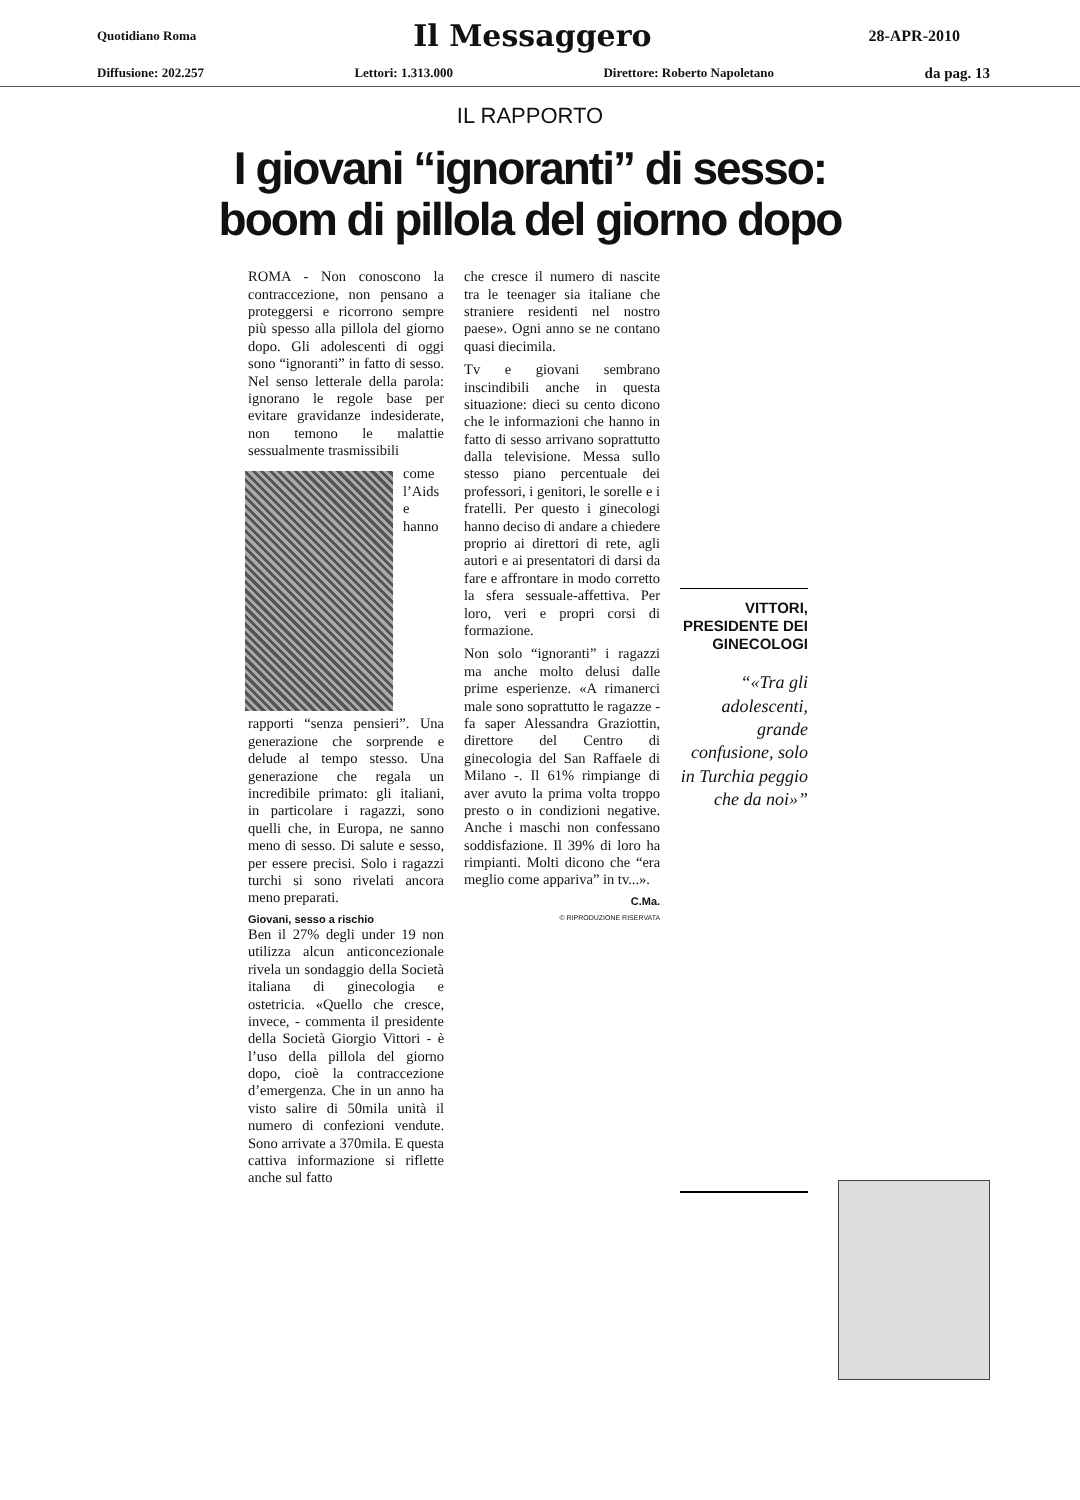Quotidiano Roma Il Messaggero 28-APR-2010
Diffusione: 202.257 Lettori: 1.313.000 Direttore: Roberto Napoletano da pag. 13
IL RAPPORTO
I giovani “ignoranti” di sesso:
boom di pillola del giorno dopo
ROMA - Non conoscono la contraccezione, non pensano a proteggersi e ricorrono sempre più spesso alla pillola del giorno dopo. Gli adolescenti di oggi sono “ignoranti” in fatto di sesso. Nel senso letterale della parola: ignorano le regole base per evitare gravidanze indesiderate, non temono le malattie sessualmente trasmissibili
come l’Aids e hanno rapporti “senza pensieri”. Una generazione che sorprende e delude al tempo stesso. Una generazione che regala un incredibile primato: gli italiani, in particolare i ragazzi, sono quelli che, in Europa, ne sanno meno di sesso. Di salute e sesso, per essere precisi. Solo i ragazzi turchi si sono rivelati ancora meno preparati.
Giovani, sesso a rischio
Ben il 27% degli under 19 non utilizza alcun anticoncezionale rivela un sondaggio della Società italiana di ginecologia e ostetricia. «Quello che cresce, invece, - commenta il presidente della Società Giorgio Vittori - è l’uso della pillola del giorno dopo, cioè la contraccezione d’emergenza. Che in un anno ha visto salire di 50mila unità il numero di confezioni vendute. Sono arrivate a 370mila. E questa cattiva informazione si riflette anche sul fatto
che cresce il numero di nascite tra le teenager sia italiane che straniere residenti nel nostro paese». Ogni anno se ne contano quasi diecimila.
Tv e giovani sembrano inscindibili anche in questa situazione: dieci su cento dicono che le informazioni che hanno in fatto di sesso arrivano soprattutto dalla televisione. Messa sullo stesso piano percentuale dei professori, i genitori, le sorelle e i fratelli. Per questo i ginecologi hanno deciso di andare a chiedere proprio ai direttori di rete, agli autori e ai presentatori di darsi da fare e affrontare in modo corretto la sfera sessuale-affettiva. Per loro, veri e propri corsi di formazione.
Non solo “ignoranti” i ragazzi ma anche molto delusi dalle prime esperienze. «A rimanerci male sono soprattutto le ragazze - fa saper Alessandra Graziottin, direttore del Centro di ginecologia del San Raffaele di Milano -. Il 61% rimpiange di aver avuto la prima volta troppo presto o in condizioni negative. Anche i maschi non confessano soddisfazione. Il 39% di loro ha rimpianti. Molti dicono che “era meglio come appariva” in tv...».
C.Ma.
© RIPRODUZIONE RISERVATA
VITTORI, PRESIDENTE DEI GINECOLOGI
«Tra gli adolescenti, grande confusione, solo in Turchia peggio che da noi»